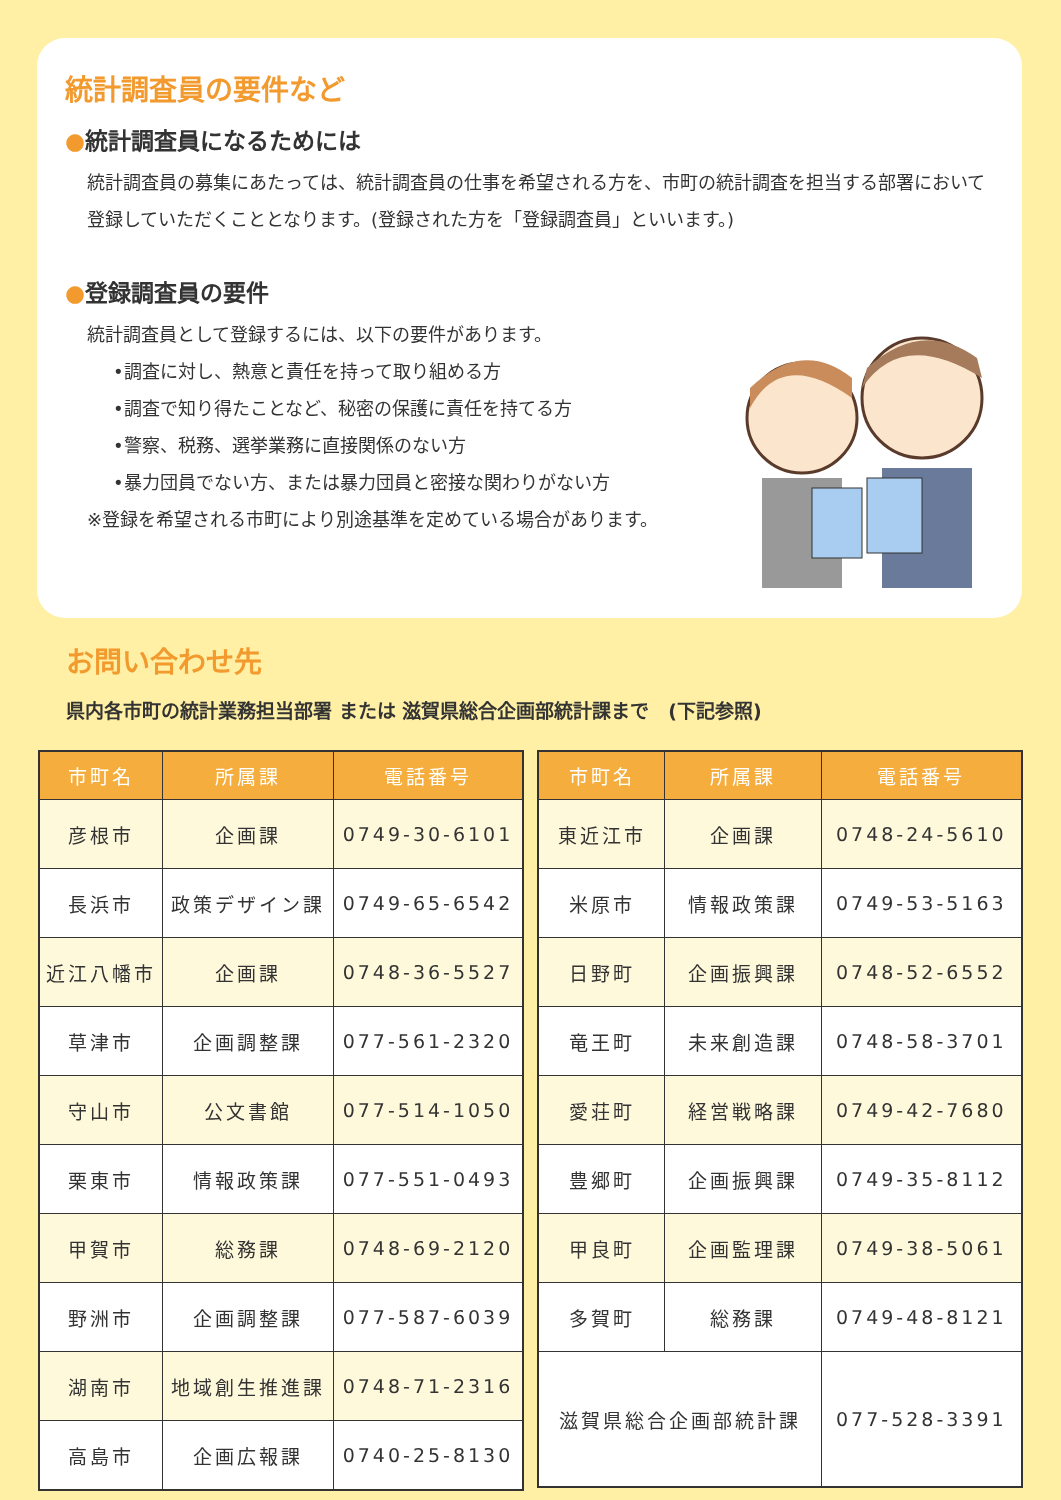統計調査員の要件など
●統計調査員になるためには
統計調査員の募集にあたっては、統計調査員の仕事を希望される方を、市町の統計調査を担当する部署において登録していただくこととなります。(登録された方を「登録調査員」といいます。)
●登録調査員の要件
統計調査員として登録するには、以下の要件があります。
•調査に対し、熱意と責任を持って取り組める方
•調査で知り得たことなど、秘密の保護に責任を持てる方
•警察、税務、選挙業務に直接関係のない方
•暴力団員でない方、または暴力団員と密接な関わりがない方
※登録を希望される市町により別途基準を定めている場合があります。
お問い合わせ先
県内各市町の統計業務担当部署 または 滋賀県総合企画部統計課まで　(下記参照)
| 市町名 | 所属課 | 電話番号 |
| --- | --- | --- |
| 彦根市 | 企画課 | 0749-30-6101 |
| 長浜市 | 政策デザイン課 | 0749-65-6542 |
| 近江八幡市 | 企画課 | 0748-36-5527 |
| 草津市 | 企画調整課 | 077-561-2320 |
| 守山市 | 公文書館 | 077-514-1050 |
| 栗東市 | 情報政策課 | 077-551-0493 |
| 甲賀市 | 総務課 | 0748-69-2120 |
| 野洲市 | 企画調整課 | 077-587-6039 |
| 湖南市 | 地域創生推進課 | 0748-71-2316 |
| 高島市 | 企画広報課 | 0740-25-8130 |
| 市町名 | 所属課 | 電話番号 |
| --- | --- | --- |
| 東近江市 | 企画課 | 0748-24-5610 |
| 米原市 | 情報政策課 | 0749-53-5163 |
| 日野町 | 企画振興課 | 0748-52-6552 |
| 竜王町 | 未来創造課 | 0748-58-3701 |
| 愛荘町 | 経営戦略課 | 0749-42-7680 |
| 豊郷町 | 企画振興課 | 0749-35-8112 |
| 甲良町 | 企画監理課 | 0749-38-5061 |
| 多賀町 | 総務課 | 0749-48-8121 |
| 滋賀県総合企画部統計課 | | 077-528-3391 |